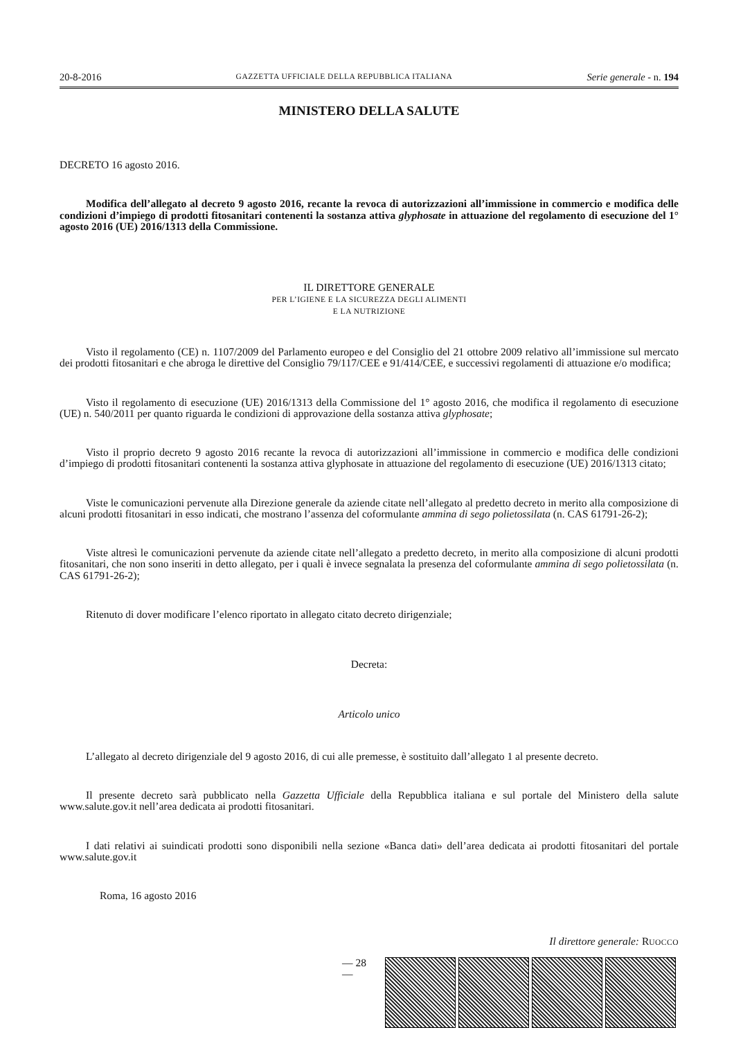20-8-2016 GAZZETTA UFFICIALE DELLA REPUBBLICA ITALIANA Serie generale - n. 194
MINISTERO DELLA SALUTE
DECRETO 16 agosto 2016.
Modifica dell’allegato al decreto 9 agosto 2016, recante la revoca di autorizzazioni all’immissione in commercio e modifica delle condizioni d’impiego di prodotti fitosanitari contenenti la sostanza attiva glyphosate in attuazione del regolamento di esecuzione del 1° agosto 2016 (UE) 2016/1313 della Commissione.
IL DIRETTORE GENERALE
PER L’IGIENE E LA SICUREZZA DEGLI ALIMENTI
E LA NUTRIZIONE
Visto il regolamento (CE) n. 1107/2009 del Parlamento europeo e del Consiglio del 21 ottobre 2009 relativo all’immissione sul mercato dei prodotti fitosanitari e che abroga le direttive del Consiglio 79/117/CEE e 91/414/CEE, e successivi regolamenti di attuazione e/o modifica;
Visto il regolamento di esecuzione (UE) 2016/1313 della Commissione del 1° agosto 2016, che modifica il regolamento di esecuzione (UE) n. 540/2011 per quanto riguarda le condizioni di approvazione della sostanza attiva glyphosate;
Visto il proprio decreto 9 agosto 2016 recante la revoca di autorizzazioni all’immissione in commercio e modifica delle condizioni d’impiego di prodotti fitosanitari contenenti la sostanza attiva glyphosate in attuazione del regolamento di esecuzione (UE) 2016/1313 citato;
Viste le comunicazioni pervenute alla Direzione generale da aziende citate nell’allegato al predetto decreto in merito alla composizione di alcuni prodotti fitosanitari in esso indicati, che mostrano l’assenza del coformulante ammina di sego polietossilata (n. CAS 61791-26-2);
Viste altresì le comunicazioni pervenute da aziende citate nell’allegato a predetto decreto, in merito alla composizione di alcuni prodotti fitosanitari, che non sono inseriti in detto allegato, per i quali è invece segnalata la presenza del coformulante ammina di sego polietossilata (n. CAS 61791-26-2);
Ritenuto di dover modificare l’elenco riportato in allegato citato decreto dirigenziale;
Decreta:
Articolo unico
L’allegato al decreto dirigenziale del 9 agosto 2016, di cui alle premesse, è sostituito dall’allegato 1 al presente decreto.
Il presente decreto sarà pubblicato nella Gazzetta Ufficiale della Repubblica italiana e sul portale del Ministero della salute www.salute.gov.it nell’area dedicata ai prodotti fitosanitari.
I dati relativi ai suindicati prodotti sono disponibili nella sezione «Banca dati» dell’area dedicata ai prodotti fitosanitari del portale www.salute.gov.it
Roma, 16 agosto 2016
Il direttore generale: RUOCCO
— 28 —